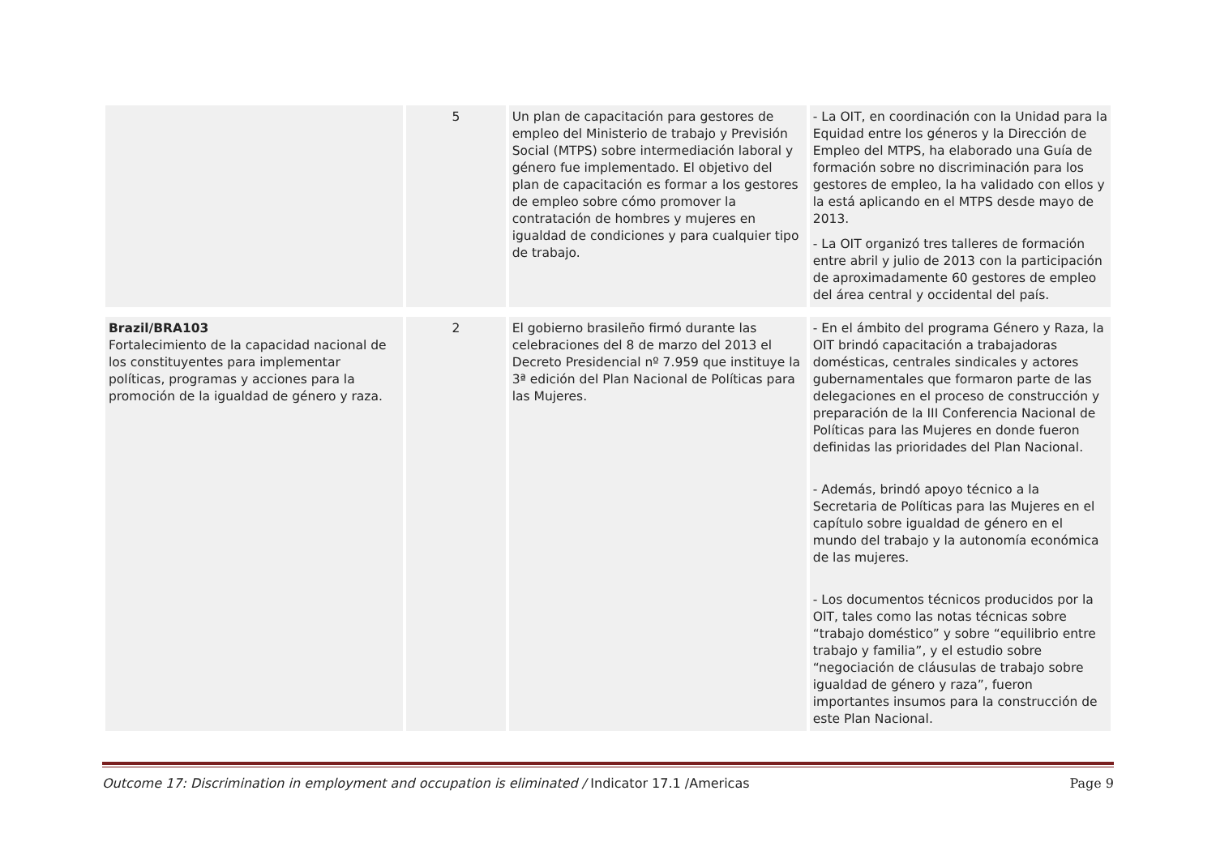| | 5 | Un plan de capacitación para gestores de empleo del Ministerio de trabajo y Previsión Social (MTPS) sobre intermediación laboral y género fue implementado. El objetivo del plan de capacitación es formar a los gestores de empleo sobre cómo promover la contratación de hombres y mujeres en igualdad de condiciones y para cualquier tipo de trabajo. | - La OIT, en coordinación con la Unidad para la Equidad entre los géneros y la Dirección de Empleo del MTPS, ha elaborado una Guía de formación sobre no discriminación para los gestores de empleo, la ha validado con ellos y la está aplicando en el MTPS desde mayo de 2013. - La OIT organizó tres talleres de formación entre abril y julio de 2013 con la participación de aproximadamente 60 gestores de empleo del área central y occidental del país. |
| Brazil/BRA103 Fortalecimiento de la capacidad nacional de los constituyentes para implementar políticas, programas y acciones para la promoción de la igualdad de género y raza. | 2 | El gobierno brasileño firmó durante las celebraciones del 8 de marzo del 2013 el Decreto Presidencial nº 7.959 que instituye la 3ª edición del Plan Nacional de Políticas para las Mujeres. | - En el ámbito del programa Género y Raza, la OIT brindó capacitación a trabajadoras domésticas, centrales sindicales y actores gubernamentales que formaron parte de las delegaciones en el proceso de construcción y preparación de la III Conferencia Nacional de Políticas para las Mujeres en donde fueron definidas las prioridades del Plan Nacional. - Además, brindó apoyo técnico a la Secretaria de Políticas para las Mujeres en el capítulo sobre igualdad de género en el mundo del trabajo y la autonomía económica de las mujeres. - Los documentos técnicos producidos por la OIT, tales como las notas técnicas sobre “trabajo doméstico” y sobre “equilibrio entre trabajo y familia”, y el estudio sobre “negociación de cláusulas de trabajo sobre igualdad de género y raza”, fueron importantes insumos para la construcción de este Plan Nacional. |
Outcome 17: Discrimination in employment and occupation is eliminated / Indicator 17.1 /Americas Page 9